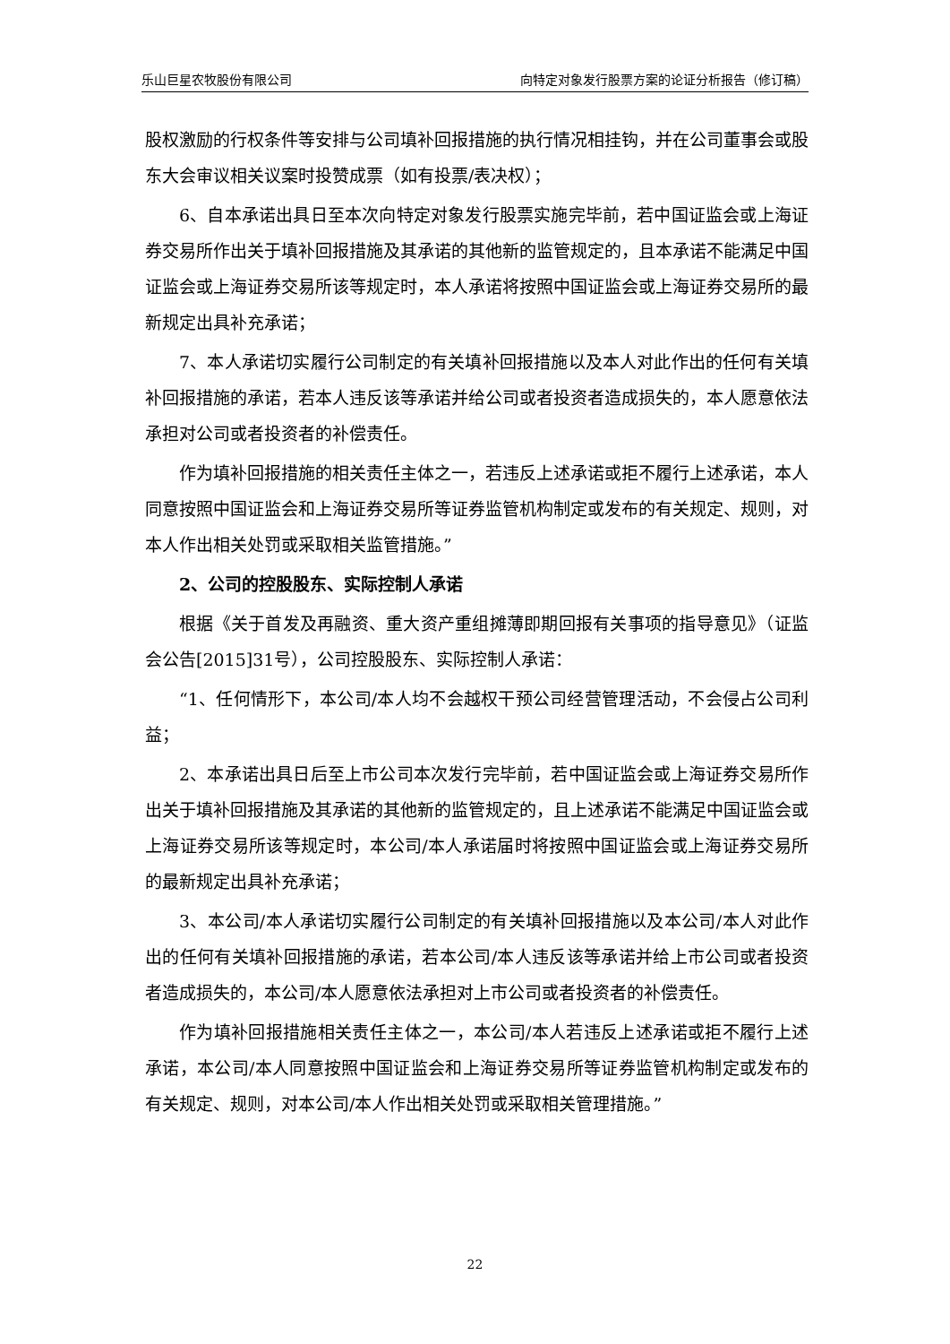乐山巨星农牧股份有限公司 向特定对象发行股票方案的论证分析报告（修订稿）
股权激励的行权条件等安排与公司填补回报措施的执行情况相挂钩，并在公司董事会或股东大会审议相关议案时投赞成票（如有投票/表决权）；
6、自本承诺出具日至本次向特定对象发行股票实施完毕前，若中国证监会或上海证券交易所作出关于填补回报措施及其承诺的其他新的监管规定的，且本承诺不能满足中国证监会或上海证券交易所该等规定时，本人承诺将按照中国证监会或上海证券交易所的最新规定出具补充承诺；
7、本人承诺切实履行公司制定的有关填补回报措施以及本人对此作出的任何有关填补回报措施的承诺，若本人违反该等承诺并给公司或者投资者造成损失的，本人愿意依法承担对公司或者投资者的补偿责任。
作为填补回报措施的相关责任主体之一，若违反上述承诺或拒不履行上述承诺，本人同意按照中国证监会和上海证券交易所等证券监管机构制定或发布的有关规定、规则，对本人作出相关处罚或采取相关监管措施。”
2、公司的控股股东、实际控制人承诺
根据《关于首发及再融资、重大资产重组摊薄即期回报有关事项的指导意见》（证监会公告[2015]31号），公司控股股东、实际控制人承诺：
“1、任何情形下，本公司/本人均不会越权干预公司经营管理活动，不会侵占公司利益；
2、本承诺出具日后至上市公司本次发行完毕前，若中国证监会或上海证券交易所作出关于填补回报措施及其承诺的其他新的监管规定的，且上述承诺不能满足中国证监会或上海证券交易所该等规定时，本公司/本人承诺届时将按照中国证监会或上海证券交易所的最新规定出具补充承诺；
3、本公司/本人承诺切实履行公司制定的有关填补回报措施以及本公司/本人对此作出的任何有关填补回报措施的承诺，若本公司/本人违反该等承诺并给上市公司或者投资者造成损失的，本公司/本人愿意依法承担对上市公司或者投资者的补偿责任。
作为填补回报措施相关责任主体之一，本公司/本人若违反上述承诺或拒不履行上述承诺，本公司/本人同意按照中国证监会和上海证券交易所等证券监管机构制定或发布的有关规定、规则，对本公司/本人作出相关处罚或采取相关管理措施。”
22